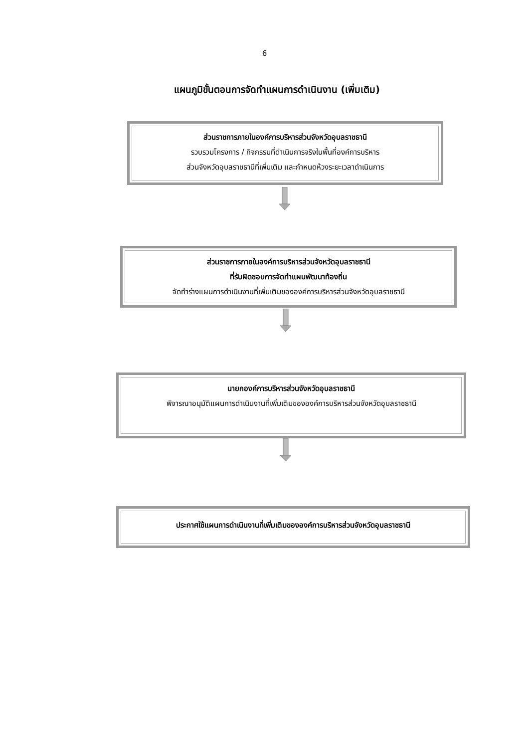6
แผนภูมิขั้นตอนการจัดทำแผนการดำเนินงาน (เพิ่มเติม)
ส่วนราชการภายในองค์การบริหารส่วนจังหวัดอุบลราชธานี
รวบรวมโครงการ / กิจกรรมที่ดำเนินการจริงในพื้นที่องค์การบริหาร
ส่วนจังหวัดอุบลราชธานีที่เพิ่มเติม และกำหนดห้วงระยะเวลาดำเนินการ
ส่วนราชการภายในองค์การบริหารส่วนจังหวัดอุบลราชธานี
ที่รับผิดชอบการจัดทำแผนพัฒนาท้องถิ่น
จัดทำร่างแผนการดำเนินงานที่เพิ่มเติมขององค์การบริหารส่วนจังหวัดอุบลราชธานี
นายกองค์การบริหารส่วนจังหวัดอุบลราชธานี
พิจารณาอนุมัติแผนการดำเนินงานที่เพิ่มเติมขององค์การบริหารส่วนจังหวัดอุบลราชธานี
ประกาศใช้แผนการดำเนินงานที่เพิ่มเติมขององค์การบริหารส่วนจังหวัดอุบลราชธานี